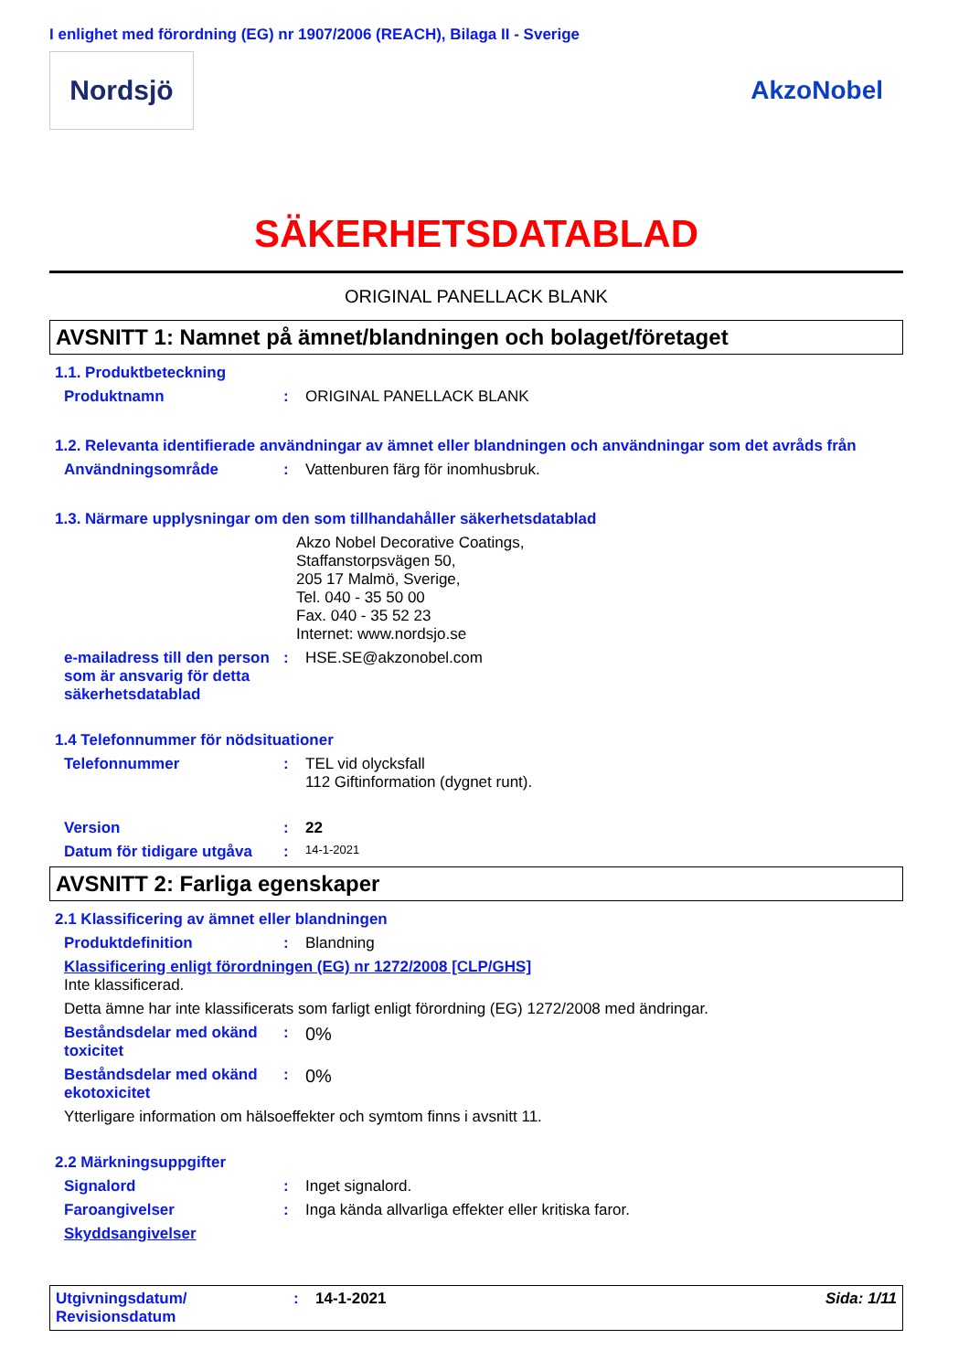I enlighet med förordning (EG) nr 1907/2006 (REACH), Bilaga II - Sverige
Nordsjö
AkzoNobel
SÄKERHETSDATABLAD
ORIGINAL PANELLACK BLANK
AVSNITT 1: Namnet på ämnet/blandningen och bolaget/företaget
1.1. Produktbeteckning
Produktnamn : ORIGINAL PANELLACK BLANK
1.2. Relevanta identifierade användningar av ämnet eller blandningen och användningar som det avråds från
Användningsområde : Vattenburen färg för inomhusbruk.
1.3. Närmare upplysningar om den som tillhandahåller säkerhetsdatablad
Akzo Nobel Decorative Coatings,
Staffanstorpsvägen 50,
205 17 Malmö, Sverige,
Tel. 040 - 35 50 00
Fax. 040 - 35 52 23
Internet: www.nordsjo.se
e-mailadress till den person som är ansvarig för detta säkerhetsdatablad
: HSE.SE@akzonobel.com
1.4 Telefonnummer för nödsituationer
Telefonnummer : TEL vid olycksfall
112 Giftinformation (dygnet runt).
Version : 22
Datum för tidigare utgåva
:
14-1-2021
AVSNITT 2: Farliga egenskaper
2.1 Klassificering av ämnet eller blandningen
Produktdefinition : Blandning
Klassificering enligt förordningen (EG) nr 1272/2008 [CLP/GHS]
Inte klassificerad.
Detta ämne har inte klassificerats som farligt enligt förordning (EG) 1272/2008 med ändringar.
Beståndsdelar med okänd toxicitet
:
0%
Beståndsdelar med okänd ekotoxicitet
:
0%
Ytterligare information om hälsoeffekter och symtom finns i avsnitt 11.
2.2 Märkningsuppgifter
Signalord : Inget signalord.
Faroangivelser : Inga kända allvarliga effekter eller kritiska faror.
Skyddsangivelser
Utgivningsdatum/ Revisionsdatum
: 14-1-2021 Sida: 1/11